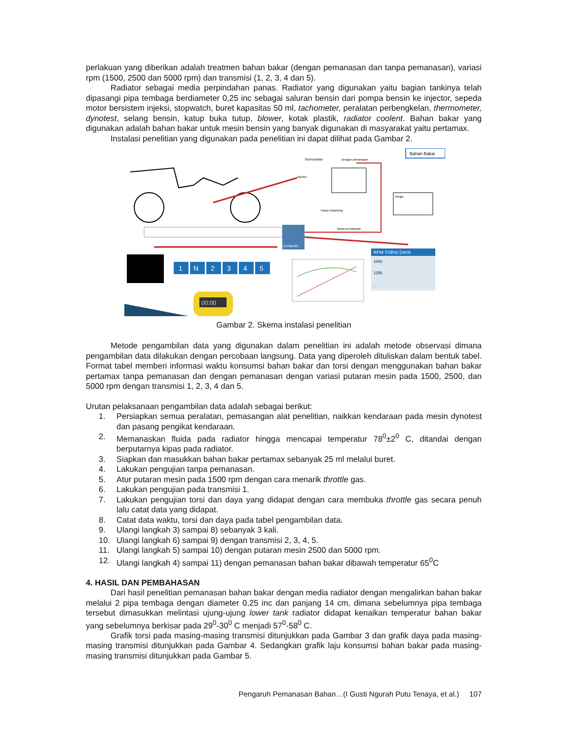perlakuan yang diberikan adalah treatmen bahan bakar (dengan pemanasan dan tanpa pemanasan), variasi rpm (1500, 2500 dan 5000 rpm) dan transmisi (1, 2, 3, 4 dan 5).
Radiator sebagai media perpindahan panas. Radiator yang digunakan yaitu bagian tankinya telah dipasangi pipa tembaga berdiameter 0,25 inc sebagai saluran bensin dari pompa bensin ke injector, sepeda motor bersistem injeksi, stopwatch, buret kapasitas 50 ml, tachometer, peralatan perbengkelan, thermometer, dynotest, selang bensin, katup buka tutup, blower, kotak plastik, radiator coolent. Bahan bakar yang digunakan adalah bahan bakar untuk mesin bensin yang banyak digunakan di masyarakat yaitu pertamax.
Instalasi penelitian yang digunakan pada penelitian ini dapat dilihat pada Gambar 2.
Bahan Bakar
Termometer
Dengan pemanasan
Injektor
Tangki
Katup buka/tutup
Tanpa pemanasan
Computer
1
N
2
3
4
5
RPM TORSI DAYA
1000
1250
...
00:00
Gambar 2. Skema instalasi penelitian
Metode pengambilan data yang digunakan dalam penelitian ini adalah metode observasi dimana pengambilan data dilakukan dengan percobaan langsung. Data yang diperoleh dituliskan dalam bentuk tabel. Format tabel memberi informasi waktu konsumsi bahan bakar dan torsi dengan menggunakan bahan bakar pertamax tanpa pemanasan dan dengan pemanasan dengan variasi putaran mesin pada 1500, 2500, dan 5000 rpm dengan transmisi 1, 2, 3, 4 dan 5.
Urutan pelaksanaan pengambilan data adalah sebagai berikut:
1. Persiapkan semua peralatan, pemasangan alat penelitian, naikkan kendaraan pada mesin dynotest dan pasang pengikat kendaraan.
2. Memanaskan fluida pada radiator hingga mencapai temperatur 78<sup>0</sup>±2<sup>0</sup> C, ditandai dengan berputarnya kipas pada radiator.
3. Siapkan dan masukkan bahan bakar pertamax sebanyak 25 ml melalui buret.
4. Lakukan pengujian tanpa pemanasan.
5. Atur putaran mesin pada 1500 rpm dengan cara menarik throttle gas.
6. Lakukan pengujian pada transmisi 1.
7. Lakukan pengujian torsi dan daya yang didapat dengan cara membuka throttle gas secara penuh lalu catat data yang didapat.
8. Catat data waktu, torsi dan daya pada tabel pengambilan data.
9. Ulangi langkah 3) sampai 8) sebanyak 3 kali.
10. Ulangi langkah 6) sampai 9) dengan transmisi 2, 3, 4, 5.
11. Ulangi langkah 5) sampai 10) dengan putaran mesin 2500 dan 5000 rpm.
12. Ulangi langkah 4) sampai 11) dengan pemanasan bahan bakar dibawah temperatur 65<sup>0</sup>C
4. HASIL DAN PEMBAHASAN
Dari hasil penelitian pemanasan bahan bakar dengan media radiator dengan mengalirkan bahan bakar melalui 2 pipa tembaga dengan diameter 0,25 inc dan panjang 14 cm, dimana sebelumnya pipa tembaga tersebut dimasukkan melintasi ujung-ujung lower tank radiator didapat kenaikan temperatur bahan bakar yang sebelumnya berkisar pada 29<sup>0</sup>-30<sup>0</sup> C menjadi 57<sup>0</sup>-58<sup>0</sup> C.
Grafik torsi pada masing-masing transmisi ditunjukkan pada Gambar 3 dan grafik daya pada masing-masing transmisi ditunjukkan pada Gambar 4. Sedangkan grafik laju konsumsi bahan bakar pada masing-masing transmisi ditunjukkan pada Gambar 5.
Pengaruh Pemanasan Bahan…(I Gusti Ngurah Putu Tenaya, et al.) 107